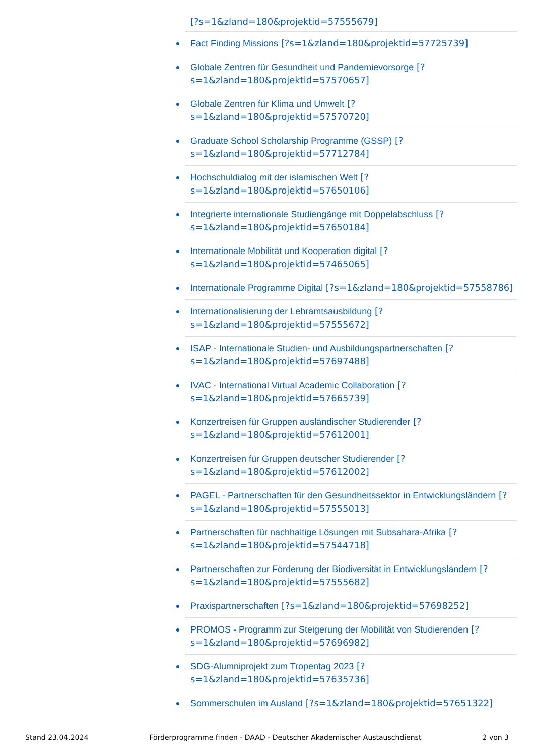[?s=1&zland=180&projektid=57555679]
Fact Finding Missions [?s=1&zland=180&projektid=57725739]
Globale Zentren für Gesundheit und Pandemievorsorge [?s=1&zland=180&projektid=57570657]
Globale Zentren für Klima und Umwelt [?s=1&zland=180&projektid=57570720]
Graduate School Scholarship Programme (GSSP) [?s=1&zland=180&projektid=57712784]
Hochschuldialog mit der islamischen Welt [?s=1&zland=180&projektid=57650106]
Integrierte internationale Studiengänge mit Doppelabschluss [?s=1&zland=180&projektid=57650184]
Internationale Mobilität und Kooperation digital [?s=1&zland=180&projektid=57465065]
Internationale Programme Digital [?s=1&zland=180&projektid=57558786]
Internationalisierung der Lehramtsausbildung [?s=1&zland=180&projektid=57555672]
ISAP - Internationale Studien- und Ausbildungspartnerschaften [?s=1&zland=180&projektid=57697488]
IVAC - International Virtual Academic Collaboration [?s=1&zland=180&projektid=57665739]
Konzertreisen für Gruppen ausländischer Studierender [?s=1&zland=180&projektid=57612001]
Konzertreisen für Gruppen deutscher Studierender [?s=1&zland=180&projektid=57612002]
PAGEL - Partnerschaften für den Gesundheitssektor in Entwicklungsländern [?s=1&zland=180&projektid=57555013]
Partnerschaften für nachhaltige Lösungen mit Subsahara-Afrika [?s=1&zland=180&projektid=57544718]
Partnerschaften zur Förderung der Biodiversität in Entwicklungsländern [?s=1&zland=180&projektid=57555682]
Praxispartnerschaften [?s=1&zland=180&projektid=57698252]
PROMOS - Programm zur Steigerung der Mobilität von Studierenden [?s=1&zland=180&projektid=57696982]
SDG-Alumniprojekt zum Tropentag 2023 [?s=1&zland=180&projektid=57635736]
Sommerschulen im Ausland [?s=1&zland=180&projektid=57651322]
Stand 23.04.2024 Förderprogramme finden - DAAD - Deutscher Akademischer Austauschdienst 2 von 3